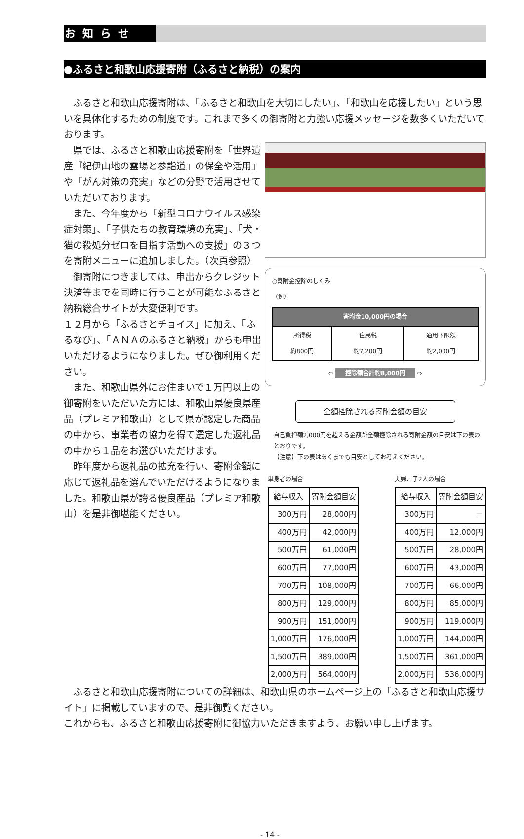お知らせ
●ふるさと和歌山応援寄附（ふるさと納税）の案内
ふるさと和歌山応援寄附は、「ふるさと和歌山を大切にしたい」、「和歌山を応援したい」という思いを具体化するための制度です。これまで多くの御寄附と力強い応援メッセージを数多くいただいております。
県では、ふるさと和歌山応援寄附を「世界遺産『紀伊山地の霊場と参詣道』の保全や活用」や「がん対策の充実」などの分野で活用させていただいております。
また、今年度から「新型コロナウイルス感染症対策」、「子供たちの教育環境の充実」、「犬・猫の殺処分ゼロを目指す活動への支援」の３つを寄附メニューに追加しました。（次頁参照）
御寄附につきましては、申出からクレジット決済等までを同時に行うことが可能なふるさと納税総合サイトが大変便利です。
１２月から「ふるさとチョイス」に加え、「ふるなび」、「ＡＮＡのふるさと納税」からも申出いただけるようになりました。ぜひ御利用ください。
また、和歌山県外にお住まいで１万円以上の御寄附をいただいた方には、和歌山県優良県産品（プレミア和歌山）として県が認定した商品の中から、事業者の協力を得て選定した返礼品の中から１品をお選びいただけます。
昨年度から返礼品の拡充を行い、寄附金額に応じて返礼品を選んでいただけるようになりました。和歌山県が誇る優良産品（プレミア和歌山）を是非御堪能ください。
○寄附金控除のしくみ
（例）
| 寄附金10,000円の場合 | | |
| --- | --- | --- |
| 所得税 約800円 | 住民税 約7,200円 | 適用下限額 約2,000円 |
⇦ 控除額合計約8,000円 ⇨
全額控除される寄附金額の目安
自己負担額2,000円を超える金額が全額控除される寄附金額の目安は下の表のとおりです。
【注意】下の表はあくまでも目安としてお考えください。
単身者の場合
| 給与収入 | 寄附金額目安 |
| --- | --- |
| 300万円 | 28,000円 |
| 400万円 | 42,000円 |
| 500万円 | 61,000円 |
| 600万円 | 77,000円 |
| 700万円 | 108,000円 |
| 800万円 | 129,000円 |
| 900万円 | 151,000円 |
| 1,000万円 | 176,000円 |
| 1,500万円 | 389,000円 |
| 2,000万円 | 564,000円 |
夫婦、子2人の場合
| 給与収入 | 寄附金額目安 |
| --- | --- |
| 300万円 | － |
| 400万円 | 12,000円 |
| 500万円 | 28,000円 |
| 600万円 | 43,000円 |
| 700万円 | 66,000円 |
| 800万円 | 85,000円 |
| 900万円 | 119,000円 |
| 1,000万円 | 144,000円 |
| 1,500万円 | 361,000円 |
| 2,000万円 | 536,000円 |
ふるさと和歌山応援寄附についての詳細は、和歌山県のホームページ上の「ふるさと和歌山応援サイト」に掲載していますので、是非御覧ください。
これからも、ふるさと和歌山応援寄附に御協力いただきますよう、お願い申し上げます。
- 14 -